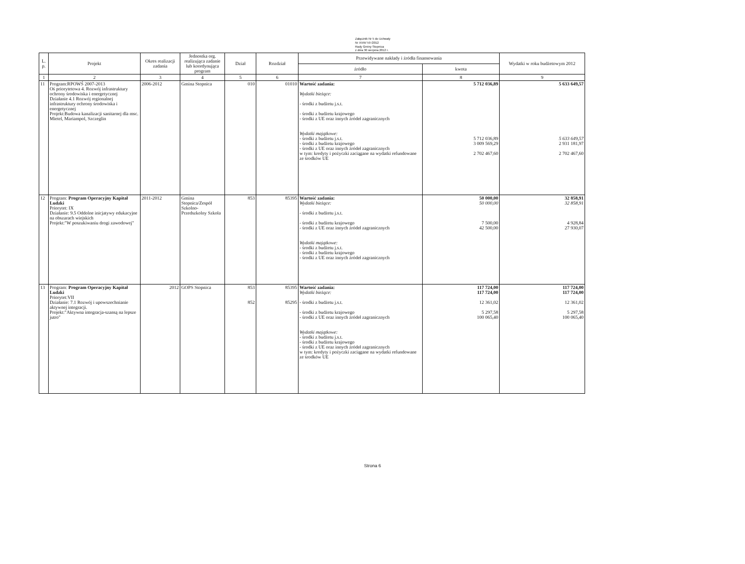Załącznik Nr 5 do Uchwały
Nr XVIII/ 59 /2012
Rady Gminy Stopnica
z dnia 30 sierpnia 2012 r.
| L. p. | Projekt | Okres realizacji zadania | Jednostka org. realizująca zadanie lub koordynująca program | Dział | Rozdział | Przewidywane nakłady i źródła finansowania | | Wydatki w roku budżetowym 2012 |
| --- | --- | --- | --- | --- | --- | --- | --- | --- |
| | | | | | | źródło | kwota | |
| 1 | 2 | 3 | 4 | 5 | 6 | 7 | 8 | 9 |
| 11 | Program:RPOWŚ 2007-2013 Oś priorytetowa 4. Rozwój infrastruktury ochrony środowiska i energetycznej Działanie 4.1 Rozwój regionalnej infrastruktury ochrony środowiska i energetycznej Projekt:Budowa kanalizacji sanitarnej dla msc. Mietel, Mariampol, Szczeglin | 2006-2012 | Gmina Stopnica | 010 | 01010 | Wartość zadania: Wydatki bieżące: - środki z budżetu j.s.t. - środki z budżetu krajowego - środki z UE oraz innych źródeł zagranicznych Wydatki majątkowe: - środki z budżetu j.s.t. - środki z budżetu krajowego - środki z UE oraz innych źródeł zagranicznych w tym: kredyty i pożyczki zaciągane na wydatki refundowane ze środków UE | 5 712 036,89 5 712 036,89 3 009 569,29 2 702 467,60 | 5 633 649,57 5 633 649,57 2 931 181,97 2 702 467,60 |
| 12 | Program: Program Operacyjny Kapitał Ludzki Priorytet: IX Działanie: 9.5 Oddolne inicjatywy edukacyjne na obszarach wiejskich Projekt:"W poszukiwaniu drogi zawodowej" | 2011-2012 | Gmina Stopnica/Zespół Szkolno-Przedszkolny Szkoła | 853 | 85395 | Wartość zadania: Wydatki bieżące: - środki z budżetu j.s.t. - środki z budżetu krajowego - środki z UE oraz innych źródeł zagranicznych Wydatki majątkowe: - środki z budżetu j.s.t. - środki z budżetu krajowego - środki z UE oraz innych źródeł zagranicznych | 50 000,00 50 000,00 7 500,00 42 500,00 | 32 858,91 32 858,91 4 928,84 27 930,07 |
| 13 | Program: Program Operacyjny Kapitał Ludzki Priorytet:VII Działanie: 7.1 Rozwój i upowszechnianie aktywnej integracji. Projekt:"Aktywna integracja-szansą na lepsze jutro" | 2012 | GOPS Stopnica | 853 852 | 85395 85295 | Wartość zadania: Wydatki bieżące: - środki z budżetu j.s.t. - środki z budżetu krajowego - środki z UE oraz innych źródeł zagranicznych Wydatki majątkowe: - środki z budżetu j.s.t. - środki z budżetu krajowego - środki z UE oraz innych źródeł zagranicznych w tym: kredyty i pożyczki zaciągane na wydatki refundowane ze środków UE | 117 724,00 117 724,00 12 361,02 5 297,58 100 065,40 | 117 724,00 117 724,00 12 361,02 5 297,58 100 065,40 |
Strona 6